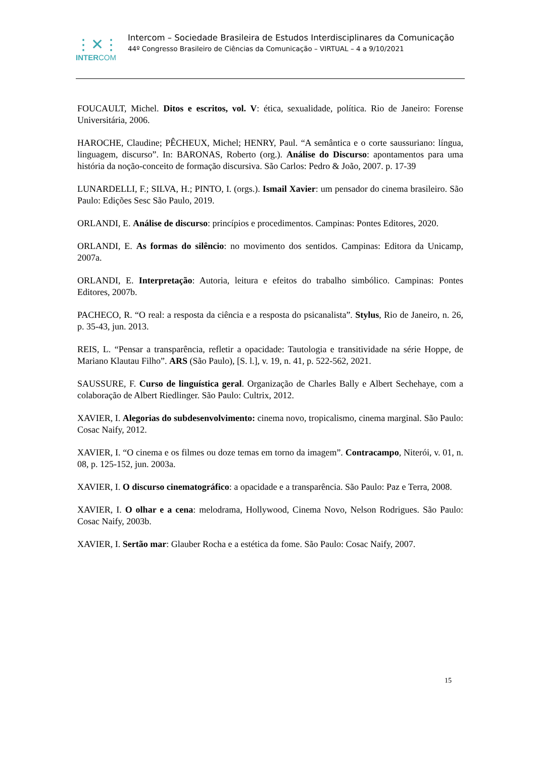⋮✕⋮
INTERCOM
Intercom – Sociedade Brasileira de Estudos Interdisciplinares da Comunicação
44º Congresso Brasileiro de Ciências da Comunicação – VIRTUAL – 4 a 9/10/2021
FOUCAULT, Michel. Ditos e escritos, vol. V: ética, sexualidade, política. Rio de Janeiro: Forense Universitária, 2006.
HAROCHE, Claudine; PÊCHEUX, Michel; HENRY, Paul. “A semântica e o corte saussuriano: língua, linguagem, discurso”. In: BARONAS, Roberto (org.). Análise do Discurso: apontamentos para uma história da noção-conceito de formação discursiva. São Carlos: Pedro & João, 2007. p. 17-39
LUNARDELLI, F.; SILVA, H.; PINTO, I. (orgs.). Ismail Xavier: um pensador do cinema brasileiro. São Paulo: Edições Sesc São Paulo, 2019.
ORLANDI, E. Análise de discurso: princípios e procedimentos. Campinas: Pontes Editores, 2020.
ORLANDI, E. As formas do silêncio: no movimento dos sentidos. Campinas: Editora da Unicamp, 2007a.
ORLANDI, E. Interpretação: Autoria, leitura e efeitos do trabalho simbólico. Campinas: Pontes Editores, 2007b.
PACHECO, R. “O real: a resposta da ciência e a resposta do psicanalista”. Stylus, Rio de Janeiro, n. 26, p. 35-43, jun. 2013.
REIS, L. “Pensar a transparência, refletir a opacidade: Tautologia e transitividade na série Hoppe, de Mariano Klautau Filho”. ARS (São Paulo), [S. l.], v. 19, n. 41, p. 522-562, 2021.
SAUSSURE, F. Curso de linguística geral. Organização de Charles Bally e Albert Sechehaye, com a colaboração de Albert Riedlinger. São Paulo: Cultrix, 2012.
XAVIER, I. Alegorias do subdesenvolvimento: cinema novo, tropicalismo, cinema marginal. São Paulo: Cosac Naify, 2012.
XAVIER, I. “O cinema e os filmes ou doze temas em torno da imagem”. Contracampo, Niterói, v. 01, n. 08, p. 125-152, jun. 2003a.
XAVIER, I. O discurso cinematográfico: a opacidade e a transparência. São Paulo: Paz e Terra, 2008.
XAVIER, I. O olhar e a cena: melodrama, Hollywood, Cinema Novo, Nelson Rodrigues. São Paulo: Cosac Naify, 2003b.
XAVIER, I. Sertão mar: Glauber Rocha e a estética da fome. São Paulo: Cosac Naify, 2007.
15